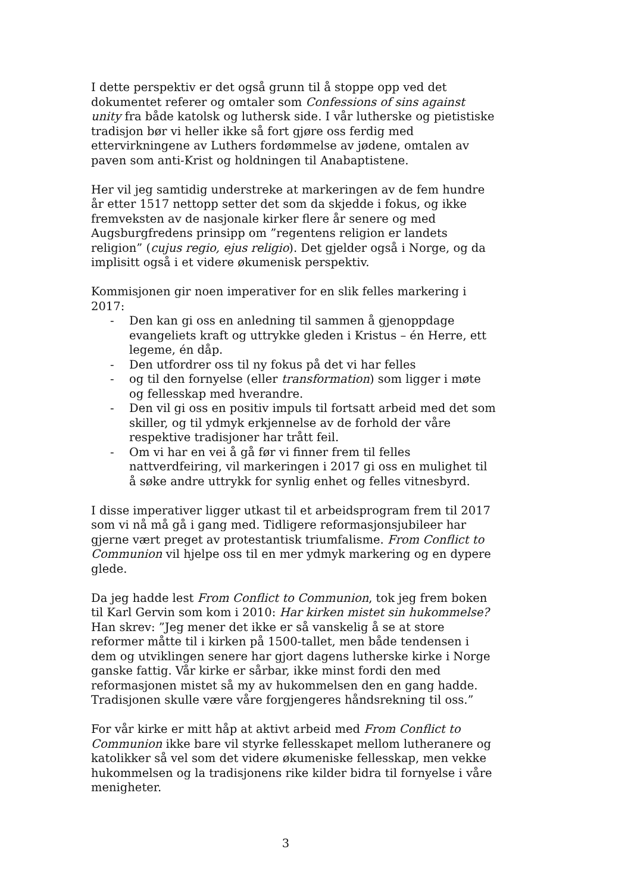I dette perspektiv er det også grunn til å stoppe opp ved det dokumentet referer og omtaler som Confessions of sins against unity fra både katolsk og luthersk side. I vår lutherske og pietistiske tradisjon bør vi heller ikke så fort gjøre oss ferdig med ettervirkningene av Luthers fordømmelse av jødene, omtalen av paven som anti-Krist og holdningen til Anabaptistene.
Her vil jeg samtidig understreke at markeringen av de fem hundre år etter 1517 nettopp setter det som da skjedde i fokus, og ikke fremveksten av de nasjonale kirker flere år senere og med Augsburgfredens prinsipp om ”regentens religion er landets religion” (cujus regio, ejus religio). Det gjelder også i Norge, og da implisitt også i et videre økumenisk perspektiv.
Kommisjonen gir noen imperativer for en slik felles markering i 2017:
- Den kan gi oss en anledning til sammen å gjenoppdage evangeliets kraft og uttrykke gleden i Kristus – én Herre, ett legeme, én dåp.
- Den utfordrer oss til ny fokus på det vi har felles
- og til den fornyelse (eller transformation) som ligger i møte og fellesskap med hverandre.
- Den vil gi oss en positiv impuls til fortsatt arbeid med det som skiller, og til ydmyk erkjennelse av de forhold der våre respektive tradisjoner har trått feil.
- Om vi har en vei å gå før vi finner frem til felles nattverdfeiring, vil markeringen i 2017 gi oss en mulighet til å søke andre uttrykk for synlig enhet og felles vitnesbyrd.
I disse imperativer ligger utkast til et arbeidsprogram frem til 2017 som vi nå må gå i gang med. Tidligere reformasjonsjubileer har gjerne vært preget av protestantisk triumfalisme. From Conflict to Communion vil hjelpe oss til en mer ydmyk markering og en dypere glede.
Da jeg hadde lest From Conflict to Communion, tok jeg frem boken til Karl Gervin som kom i 2010: Har kirken mistet sin hukommelse? Han skrev: ”Jeg mener det ikke er så vanskelig å se at store reformer måtte til i kirken på 1500-tallet, men både tendensen i dem og utviklingen senere har gjort dagens lutherske kirke i Norge ganske fattig. Vår kirke er sårbar, ikke minst fordi den med reformasjonen mistet så my av hukommelsen den en gang hadde. Tradisjonen skulle være våre forgjengeres håndsrekning til oss.”
For vår kirke er mitt håp at aktivt arbeid med From Conflict to Communion ikke bare vil styrke fellesskapet mellom lutheranere og katolikker så vel som det videre økumeniske fellesskap, men vekke hukommelsen og la tradisjonens rike kilder bidra til fornyelse i våre menigheter.
3